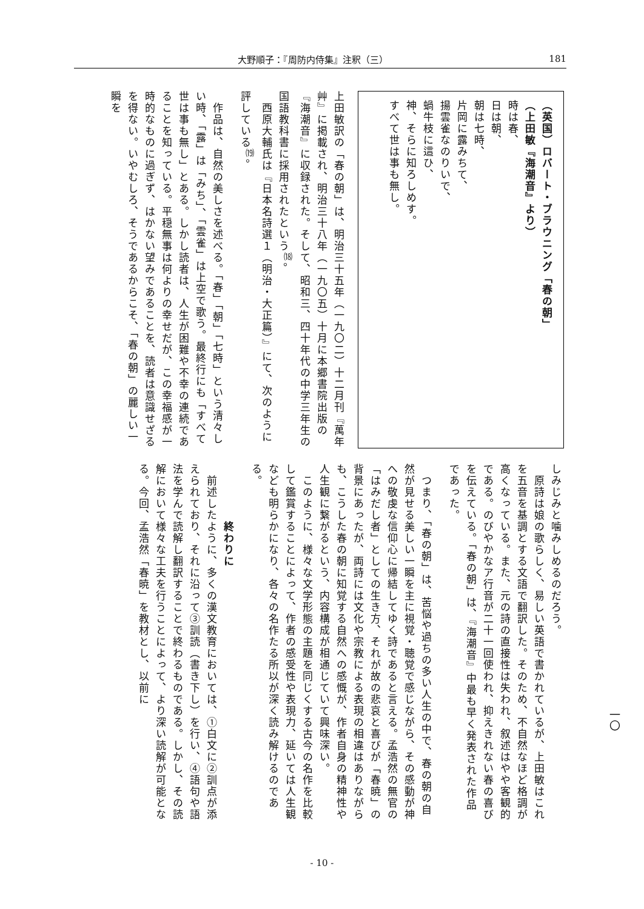大野順子：『周防内侍集』注釈（三） 181
（英国）ロバート・ブラウニング「春の朝」
（上田敏『海潮音』より）
時は春、
日は朝、
朝は七時、
片岡に露みちて、
揚雲雀なのりいで、
蝸牛枝に這ひ、
神、そらに知ろしめす。
すべて世は事も無し。
上田敏訳の「春の朝」は、明治三十五年（一九〇二）十二月刊『萬年艸』に掲載され、明治三十八年（一九〇五）十月に本郷書院出版の『海潮音』に収録された。そして、昭和三、四十年代の中学三年生の国語教科書に採用されたという<sup>⒅</sup>。
　西原大輔氏は『日本名詩選１（明治・大正篇）』にて、次のように評している<sup>⒆</sup>。
　作品は、自然の美しさを述べる。「春」「朝」「七時」という清々しい時、「露」は「みち」、「雲雀」は上空で歌う。最終行にも「すべて世は事も無し」とある。しかし読者は、人生が困難や不幸の連続であることを知っている。平穏無事は何よりの幸せだが、この幸福感が一時的なものに過ぎず、はかない望みであることを、読者は意識せざるを得ない。いやむしろ、そうであるからこそ、「春の朝」の麗しい一瞬を
しみじみと噛みしめるのだろう。
　原詩は娘の歌らしく、易しい英語で書かれているが、上田敏はこれを五音を基調とする文語で翻訳した。そのため、不自然なほど格調が高くなっている。また、元の詩の直接性は失われ、叙述はやや客観的である。のびやかなア行音が二十一回使われ、抑えきれない春の喜びを伝えている。「春の朝」は、『海潮音』中最も早く発表された作品であった。
　つまり、「春の朝」は、苦悩や過ちの多い人生の中で、春の朝の自然が見せる美しい一瞬を主に視覚・聴覚で感じながら、その感動が神への敬虔な信仰心に帰結してゆく詩であると言える。孟浩然の無官の「はみだし者」としての生き方、それが故の悲哀と喜びが「春暁」の背景にあったが、両詩には文化や宗教による表現の相違はありながらも、こうした春の朝に知覚する自然への感慨が、作者自身の精神性や人生観に繋がるという、内容構成が相通じていて興味深い。
　このように、様々な文学形態の主題を同じくする古今の名作を比較して鑑賞することによって、作者の感受性や表現力、延いては人生観なども明らかになり、各々の名作たる所以が深く読み解けるのである。
　　　　　終わりに
　前述したように、多くの漢文教育においては、①白文に②訓点が添えられており、それに沿って③訓読（書き下し）を行い、④語句や語法を学んで読解し翻訳することで終わるものである。しかし、その読解において様々な工夫を行うことによって、より深い読解が可能となる。今回、孟浩然「春暁」を教材とし、以前に
一〇
- 10 -